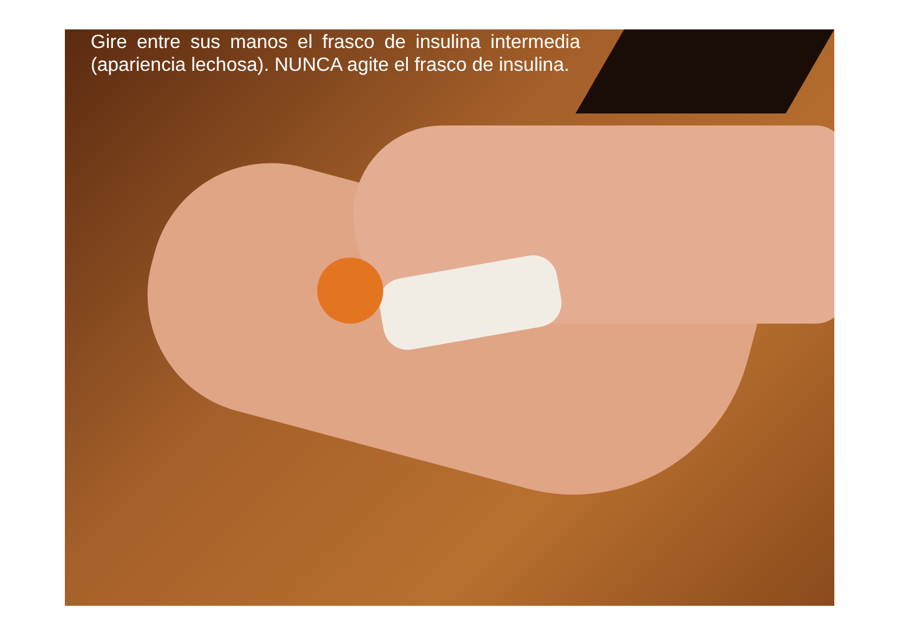Gire entre sus manos el frasco de insulina intermedia (apariencia lechosa). NUNCA agite el frasco de insulina.